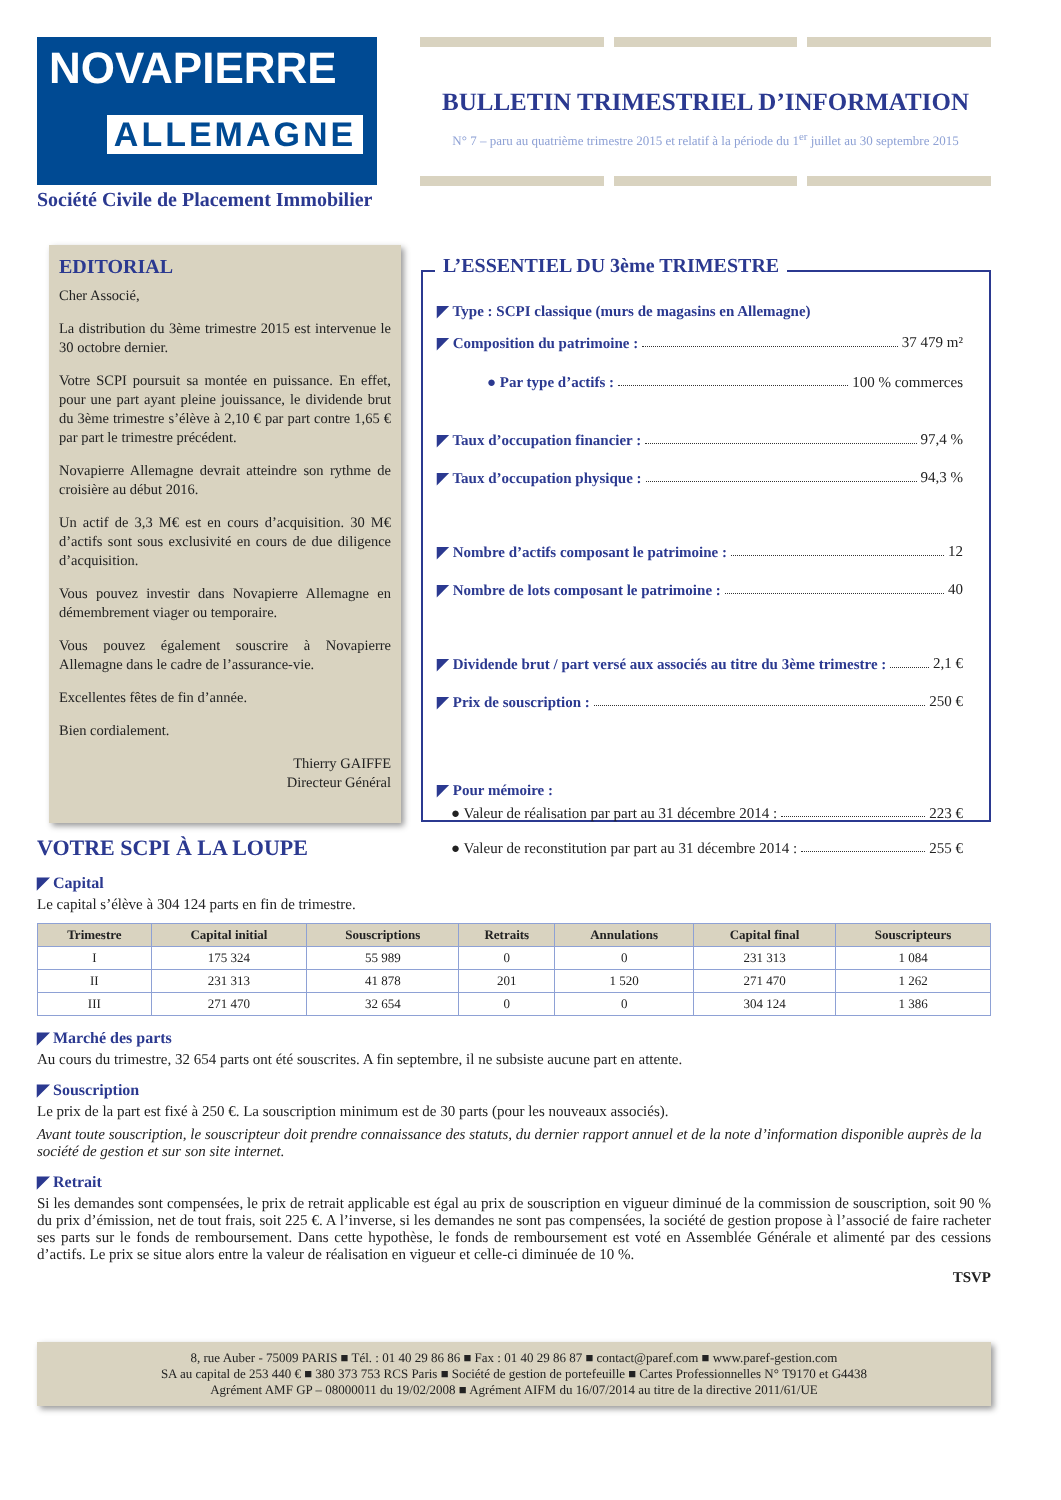NOVAPIERRE
ALLEMAGNE
Société Civile de Placement Immobilier
BULLETIN TRIMESTRIEL D’INFORMATION
N° 7 – paru au quatrième trimestre 2015 et relatif à la période du 1<sup>er</sup> juillet au 30 septembre 2015
EDITORIAL
Cher Associé,
La distribution du 3ème trimestre 2015 est intervenue le 30 octobre dernier.
Votre SCPI poursuit sa montée en puissance. En effet, pour une part ayant pleine jouissance, le dividende brut du 3ème trimestre s’élève à 2,10 € par part contre 1,65 € par part le trimestre précédent.
Novapierre Allemagne devrait atteindre son rythme de croisière au début 2016.
Un actif de 3,3 M€ est en cours d’acquisition. 30 M€ d’actifs sont sous exclusivité en cours de due diligence d’acquisition.
Vous pouvez investir dans Novapierre Allemagne en démembrement viager ou temporaire.
Vous pouvez également souscrire à Novapierre Allemagne dans le cadre de l’assurance-vie.
Excellentes fêtes de fin d’année.
Bien cordialement.
Thierry GAIFFE
Directeur Général
L’ESSENTIEL DU 3ème TRIMESTRE
◤ Type : SCPI classique (murs de magasins en Allemagne)
◤ Composition du patrimoine : 37 479 m²
● Par type d’actifs : 100 % commerces
◤ Taux d’occupation financier : 97,4 %
◤ Taux d’occupation physique : 94,3 %
◤ Nombre d’actifs composant le patrimoine : 12
◤ Nombre de lots composant le patrimoine : 40
◤ Dividende brut / part versé aux associés au titre du 3ème trimestre : 2,1 €
◤ Prix de souscription : 250 €
◤ Pour mémoire :
● Valeur de réalisation par part au 31 décembre 2014 : 223 €
● Valeur de reconstitution par part au 31 décembre 2014 : 255 €
VOTRE SCPI À LA LOUPE
◤ Capital
Le capital s’élève à 304 124 parts en fin de trimestre.
| Trimestre | Capital initial | Souscriptions | Retraits | Annulations | Capital final | Souscripteurs |
| --- | --- | --- | --- | --- | --- | --- |
| I | 175 324 | 55 989 | 0 | 0 | 231 313 | 1 084 |
| II | 231 313 | 41 878 | 201 | 1 520 | 271 470 | 1 262 |
| III | 271 470 | 32 654 | 0 | 0 | 304 124 | 1 386 |
◤ Marché des parts
Au cours du trimestre, 32 654 parts ont été souscrites. A fin septembre, il ne subsiste aucune part en attente.
◤ Souscription
Le prix de la part est fixé à 250 €. La souscription minimum est de 30 parts (pour les nouveaux associés).
Avant toute souscription, le souscripteur doit prendre connaissance des statuts, du dernier rapport annuel et de la note d’information disponible auprès de la société de gestion et sur son site internet.
◤ Retrait
Si les demandes sont compensées, le prix de retrait applicable est égal au prix de souscription en vigueur diminué de la commission de souscription, soit 90 % du prix d’émission, net de tout frais, soit 225 €. A l’inverse, si les demandes ne sont pas compensées, la société de gestion propose à l’associé de faire racheter ses parts sur le fonds de remboursement. Dans cette hypothèse, le fonds de remboursement est voté en Assemblée Générale et alimenté par des cessions d’actifs. Le prix se situe alors entre la valeur de réalisation en vigueur et celle-ci diminuée de 10 %.
TSVP
8, rue Auber - 75009 PARIS ■ Tél. : 01 40 29 86 86 ■ Fax : 01 40 29 86 87 ■ contact@paref.com ■ www.paref-gestion.com
SA au capital de 253 440 € ■ 380 373 753 RCS Paris ■ Société de gestion de portefeuille ■ Cartes Professionnelles N° T9170 et G4438
Agrément AMF GP – 08000011 du 19/02/2008 ■ Agrément AIFM du 16/07/2014 au titre de la directive 2011/61/UE